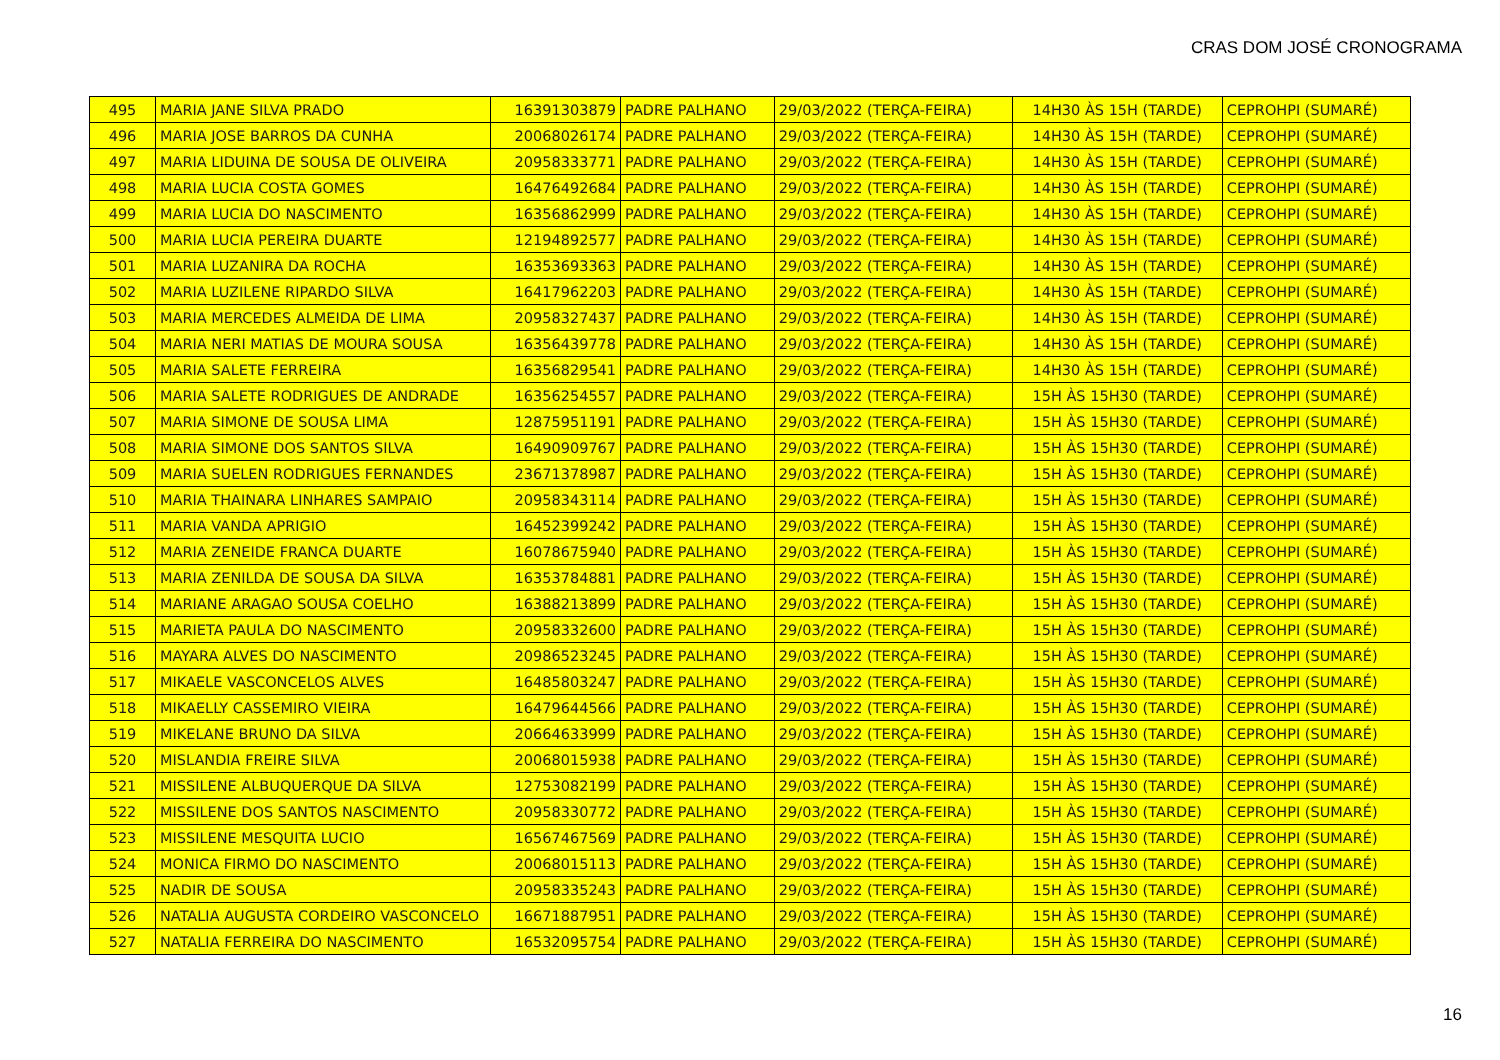CRAS DOM JOSÉ CRONOGRAMA
| 495 | MARIA JANE SILVA PRADO | 16391303879 | PADRE PALHANO | 29/03/2022 (TERÇA-FEIRA) | 14H30 ÀS 15H (TARDE) | CEPROHPI (SUMARÉ) |
| 496 | MARIA JOSE BARROS DA CUNHA | 20068026174 | PADRE PALHANO | 29/03/2022 (TERÇA-FEIRA) | 14H30 ÀS 15H (TARDE) | CEPROHPI (SUMARÉ) |
| 497 | MARIA LIDUINA DE SOUSA DE OLIVEIRA | 20958333771 | PADRE PALHANO | 29/03/2022 (TERÇA-FEIRA) | 14H30 ÀS 15H (TARDE) | CEPROHPI (SUMARÉ) |
| 498 | MARIA LUCIA COSTA GOMES | 16476492684 | PADRE PALHANO | 29/03/2022 (TERÇA-FEIRA) | 14H30 ÀS 15H (TARDE) | CEPROHPI (SUMARÉ) |
| 499 | MARIA LUCIA DO NASCIMENTO | 16356862999 | PADRE PALHANO | 29/03/2022 (TERÇA-FEIRA) | 14H30 ÀS 15H (TARDE) | CEPROHPI (SUMARÉ) |
| 500 | MARIA LUCIA PEREIRA DUARTE | 12194892577 | PADRE PALHANO | 29/03/2022 (TERÇA-FEIRA) | 14H30 ÀS 15H (TARDE) | CEPROHPI (SUMARÉ) |
| 501 | MARIA LUZANIRA DA ROCHA | 16353693363 | PADRE PALHANO | 29/03/2022 (TERÇA-FEIRA) | 14H30 ÀS 15H (TARDE) | CEPROHPI (SUMARÉ) |
| 502 | MARIA LUZILENE RIPARDO SILVA | 16417962203 | PADRE PALHANO | 29/03/2022 (TERÇA-FEIRA) | 14H30 ÀS 15H (TARDE) | CEPROHPI (SUMARÉ) |
| 503 | MARIA MERCEDES ALMEIDA DE LIMA | 20958327437 | PADRE PALHANO | 29/03/2022 (TERÇA-FEIRA) | 14H30 ÀS 15H (TARDE) | CEPROHPI (SUMARÉ) |
| 504 | MARIA NERI MATIAS DE MOURA SOUSA | 16356439778 | PADRE PALHANO | 29/03/2022 (TERÇA-FEIRA) | 14H30 ÀS 15H (TARDE) | CEPROHPI (SUMARÉ) |
| 505 | MARIA SALETE FERREIRA | 16356829541 | PADRE PALHANO | 29/03/2022 (TERÇA-FEIRA) | 14H30 ÀS 15H (TARDE) | CEPROHPI (SUMARÉ) |
| 506 | MARIA SALETE RODRIGUES DE ANDRADE | 16356254557 | PADRE PALHANO | 29/03/2022 (TERÇA-FEIRA) | 15H ÀS 15H30 (TARDE) | CEPROHPI (SUMARÉ) |
| 507 | MARIA SIMONE DE SOUSA LIMA | 12875951191 | PADRE PALHANO | 29/03/2022 (TERÇA-FEIRA) | 15H ÀS 15H30 (TARDE) | CEPROHPI (SUMARÉ) |
| 508 | MARIA SIMONE DOS SANTOS SILVA | 16490909767 | PADRE PALHANO | 29/03/2022 (TERÇA-FEIRA) | 15H ÀS 15H30 (TARDE) | CEPROHPI (SUMARÉ) |
| 509 | MARIA SUELEN RODRIGUES FERNANDES | 23671378987 | PADRE PALHANO | 29/03/2022 (TERÇA-FEIRA) | 15H ÀS 15H30 (TARDE) | CEPROHPI (SUMARÉ) |
| 510 | MARIA THAINARA LINHARES SAMPAIO | 20958343114 | PADRE PALHANO | 29/03/2022 (TERÇA-FEIRA) | 15H ÀS 15H30 (TARDE) | CEPROHPI (SUMARÉ) |
| 511 | MARIA VANDA APRIGIO | 16452399242 | PADRE PALHANO | 29/03/2022 (TERÇA-FEIRA) | 15H ÀS 15H30 (TARDE) | CEPROHPI (SUMARÉ) |
| 512 | MARIA ZENEIDE FRANCA DUARTE | 16078675940 | PADRE PALHANO | 29/03/2022 (TERÇA-FEIRA) | 15H ÀS 15H30 (TARDE) | CEPROHPI (SUMARÉ) |
| 513 | MARIA ZENILDA DE SOUSA DA SILVA | 16353784881 | PADRE PALHANO | 29/03/2022 (TERÇA-FEIRA) | 15H ÀS 15H30 (TARDE) | CEPROHPI (SUMARÉ) |
| 514 | MARIANE ARAGAO SOUSA COELHO | 16388213899 | PADRE PALHANO | 29/03/2022 (TERÇA-FEIRA) | 15H ÀS 15H30 (TARDE) | CEPROHPI (SUMARÉ) |
| 515 | MARIETA PAULA DO NASCIMENTO | 20958332600 | PADRE PALHANO | 29/03/2022 (TERÇA-FEIRA) | 15H ÀS 15H30 (TARDE) | CEPROHPI (SUMARÉ) |
| 516 | MAYARA ALVES DO NASCIMENTO | 20986523245 | PADRE PALHANO | 29/03/2022 (TERÇA-FEIRA) | 15H ÀS 15H30 (TARDE) | CEPROHPI (SUMARÉ) |
| 517 | MIKAELE VASCONCELOS ALVES | 16485803247 | PADRE PALHANO | 29/03/2022 (TERÇA-FEIRA) | 15H ÀS 15H30 (TARDE) | CEPROHPI (SUMARÉ) |
| 518 | MIKAELLY CASSEMIRO VIEIRA | 16479644566 | PADRE PALHANO | 29/03/2022 (TERÇA-FEIRA) | 15H ÀS 15H30 (TARDE) | CEPROHPI (SUMARÉ) |
| 519 | MIKELANE BRUNO DA SILVA | 20664633999 | PADRE PALHANO | 29/03/2022 (TERÇA-FEIRA) | 15H ÀS 15H30 (TARDE) | CEPROHPI (SUMARÉ) |
| 520 | MISLANDIA FREIRE SILVA | 20068015938 | PADRE PALHANO | 29/03/2022 (TERÇA-FEIRA) | 15H ÀS 15H30 (TARDE) | CEPROHPI (SUMARÉ) |
| 521 | MISSILENE ALBUQUERQUE DA SILVA | 12753082199 | PADRE PALHANO | 29/03/2022 (TERÇA-FEIRA) | 15H ÀS 15H30 (TARDE) | CEPROHPI (SUMARÉ) |
| 522 | MISSILENE DOS SANTOS NASCIMENTO | 20958330772 | PADRE PALHANO | 29/03/2022 (TERÇA-FEIRA) | 15H ÀS 15H30 (TARDE) | CEPROHPI (SUMARÉ) |
| 523 | MISSILENE MESQUITA LUCIO | 16567467569 | PADRE PALHANO | 29/03/2022 (TERÇA-FEIRA) | 15H ÀS 15H30 (TARDE) | CEPROHPI (SUMARÉ) |
| 524 | MONICA FIRMO DO NASCIMENTO | 20068015113 | PADRE PALHANO | 29/03/2022 (TERÇA-FEIRA) | 15H ÀS 15H30 (TARDE) | CEPROHPI (SUMARÉ) |
| 525 | NADIR DE SOUSA | 20958335243 | PADRE PALHANO | 29/03/2022 (TERÇA-FEIRA) | 15H ÀS 15H30 (TARDE) | CEPROHPI (SUMARÉ) |
| 526 | NATALIA AUGUSTA CORDEIRO VASCONCELO | 16671887951 | PADRE PALHANO | 29/03/2022 (TERÇA-FEIRA) | 15H ÀS 15H30 (TARDE) | CEPROHPI (SUMARÉ) |
| 527 | NATALIA FERREIRA DO NASCIMENTO | 16532095754 | PADRE PALHANO | 29/03/2022 (TERÇA-FEIRA) | 15H ÀS 15H30 (TARDE) | CEPROHPI (SUMARÉ) |
16